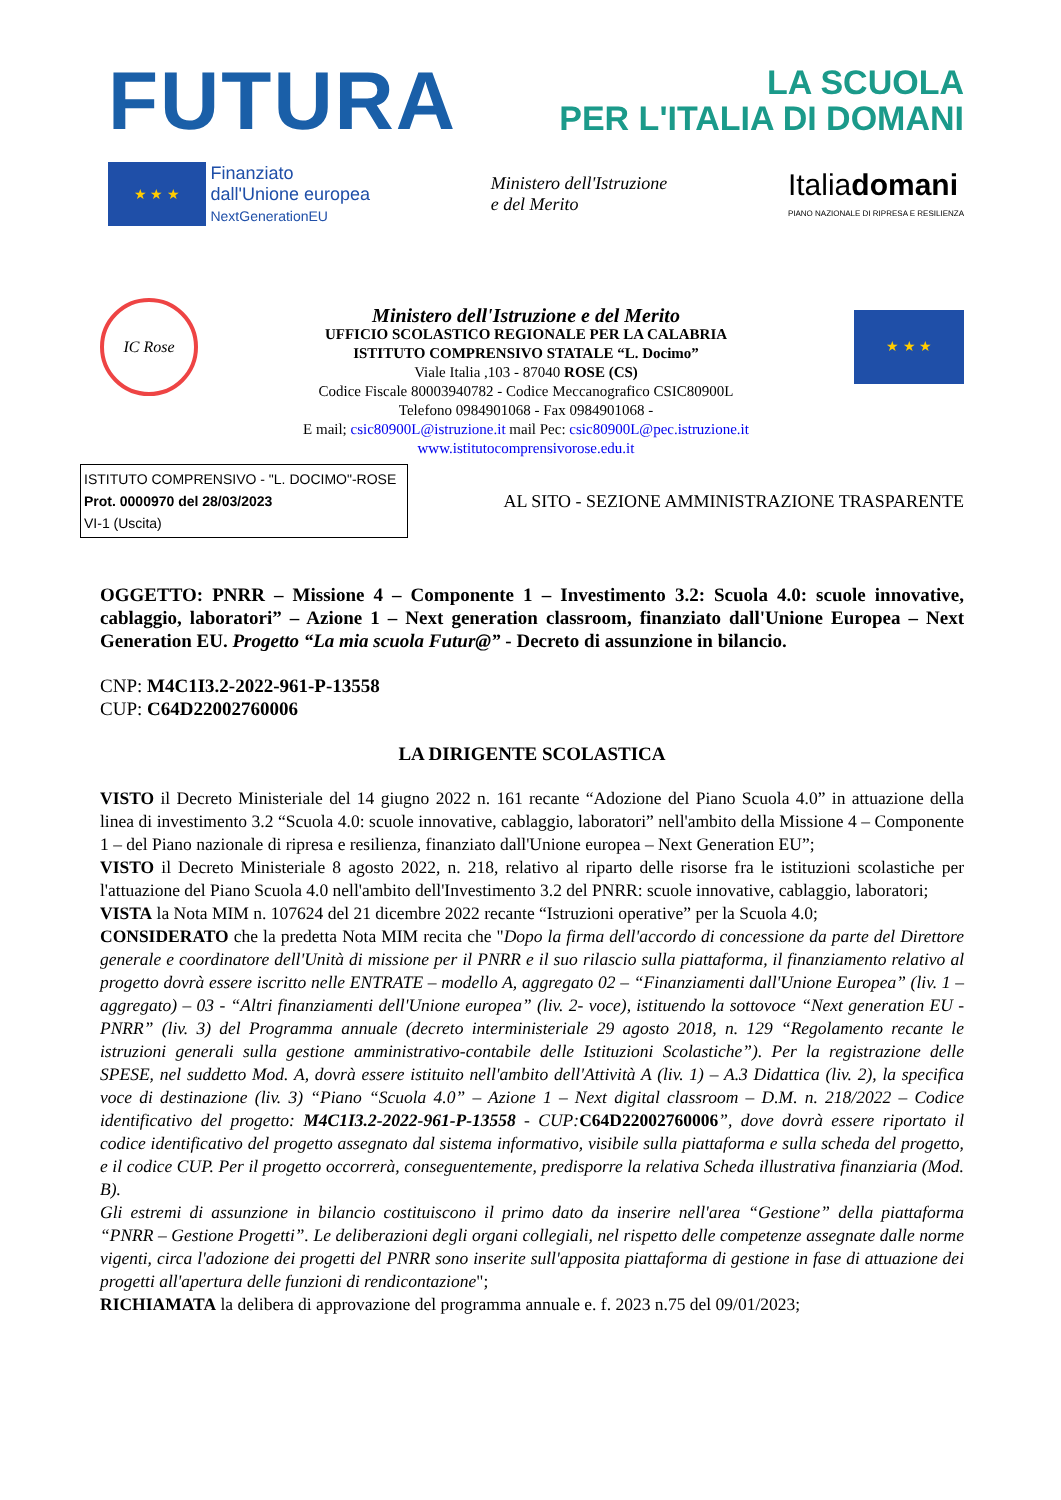FUTURA
LA SCUOLA
PER L'ITALIA DI DOMANI
★ ★ ★ Finanziato
dall'Unione europea
NextGenerationEU
Ministero dell'Istruzione
e del Merito
Italiadomani
PIANO NAZIONALE DI RIPRESA E RESILIENZA
IC Rose
Ministero dell'Istruzione e del Merito
UFFICIO SCOLASTICO REGIONALE PER LA CALABRIA
ISTITUTO COMPRENSIVO STATALE “L. Docimo”
Viale Italia ,103 - 87040 ROSE (CS)
Codice Fiscale 80003940782 - Codice Meccanografico CSIC80900L
Telefono 0984901068 - Fax 0984901068 -
E mail; csic80900L@istruzione.it mail Pec: csic80900L@pec.istruzione.it
www.istitutocomprensivorose.edu.it
★ ★ ★
ISTITUTO COMPRENSIVO - "L. DOCIMO"-ROSE
Prot. 0000970 del 28/03/2023
VI-1 (Uscita)
AL SITO - SEZIONE AMMINISTRAZIONE TRASPARENTE
OGGETTO: PNRR – Missione 4 – Componente 1 – Investimento 3.2: Scuola 4.0: scuole innovative, cablaggio, laboratori” – Azione 1 – Next generation classroom, finanziato dall'Unione Europea – Next Generation EU. Progetto “La mia scuola Futur@” - Decreto di assunzione in bilancio.
CNP: M4C1I3.2-2022-961-P-13558
CUP: C64D22002760006
LA DIRIGENTE SCOLASTICA
VISTO il Decreto Ministeriale del 14 giugno 2022 n. 161 recante “Adozione del Piano Scuola 4.0” in attuazione della linea di investimento 3.2 “Scuola 4.0: scuole innovative, cablaggio, laboratori” nell'ambito della Missione 4 – Componente 1 – del Piano nazionale di ripresa e resilienza, finanziato dall'Unione europea – Next Generation EU”;
VISTO il Decreto Ministeriale 8 agosto 2022, n. 218, relativo al riparto delle risorse fra le istituzioni scolastiche per l'attuazione del Piano Scuola 4.0 nell'ambito dell'Investimento 3.2 del PNRR: scuole innovative, cablaggio, laboratori;
VISTA la Nota MIM n. 107624 del 21 dicembre 2022 recante “Istruzioni operative” per la Scuola 4.0;
CONSIDERATO che la predetta Nota MIM recita che "Dopo la firma dell'accordo di concessione da parte del Direttore generale e coordinatore dell'Unità di missione per il PNRR e il suo rilascio sulla piattaforma, il finanziamento relativo al progetto dovrà essere iscritto nelle ENTRATE – modello A, aggregato 02 – “Finanziamenti dall'Unione Europea” (liv. 1 – aggregato) – 03 - “Altri finanziamenti dell'Unione europea” (liv. 2- voce), istituendo la sottovoce “Next generation EU - PNRR” (liv. 3) del Programma annuale (decreto interministeriale 29 agosto 2018, n. 129 “Regolamento recante le istruzioni generali sulla gestione amministrativo-contabile delle Istituzioni Scolastiche”). Per la registrazione delle SPESE, nel suddetto Mod. A, dovrà essere istituito nell'ambito dell'Attività A (liv. 1) – A.3 Didattica (liv. 2), la specifica voce di destinazione (liv. 3) “Piano “Scuola 4.0” – Azione 1 – Next digital classroom – D.M. n. 218/2022 – Codice identificativo del progetto: M4C1I3.2-2022-961-P-13558 - CUP: C64D22002760006”, dove dovrà essere riportato il codice identificativo del progetto assegnato dal sistema informativo, visibile sulla piattaforma e sulla scheda del progetto, e il codice CUP. Per il progetto occorrerà, conseguentemente, predisporre la relativa Scheda illustrativa finanziaria (Mod. B).
Gli estremi di assunzione in bilancio costituiscono il primo dato da inserire nell'area “Gestione” della piattaforma “PNRR – Gestione Progetti”. Le deliberazioni degli organi collegiali, nel rispetto delle competenze assegnate dalle norme vigenti, circa l'adozione dei progetti del PNRR sono inserite sull'apposita piattaforma di gestione in fase di attuazione dei progetti all'apertura delle funzioni di rendicontazione";
RICHIAMATA la delibera di approvazione del programma annuale e. f. 2023 n.75 del 09/01/2023;